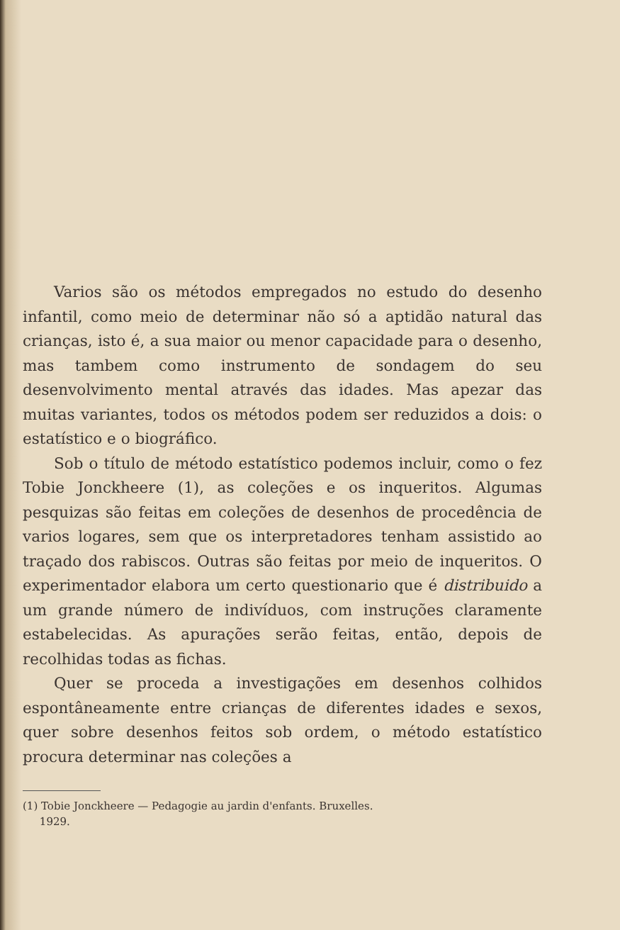Varios são os métodos empregados no estudo do desenho infantil, como meio de determinar não só a aptidão natural das crianças, isto é, a sua maior ou menor capacidade para o desenho, mas tambem como instrumento de sondagem do seu desenvolvimento mental através das idades. Mas apezar das muitas variantes, todos os métodos podem ser reduzidos a dois: o estatístico e o biográfico.
Sob o título de método estatístico podemos incluir, como o fez Tobie Jonckheere (1), as coleções e os inqueritos. Algumas pesquizas são feitas em coleções de desenhos de procedência de varios logares, sem que os interpretadores tenham assistido ao traçado dos rabiscos. Outras são feitas por meio de inqueritos. O experimentador elabora um certo questionario que é distribuido a um grande número de indivíduos, com instruções claramente estabelecidas. As apurações serão feitas, então, depois de recolhidas todas as fichas.
Quer se proceda a investigações em desenhos colhidos espontâneamente entre crianças de diferentes idades e sexos, quer sobre desenhos feitos sob ordem, o método estatístico procura determinar nas coleções a
(1) Tobie Jonckheere — Pedagogie au jardin d'enfants. Bruxelles.
1929.